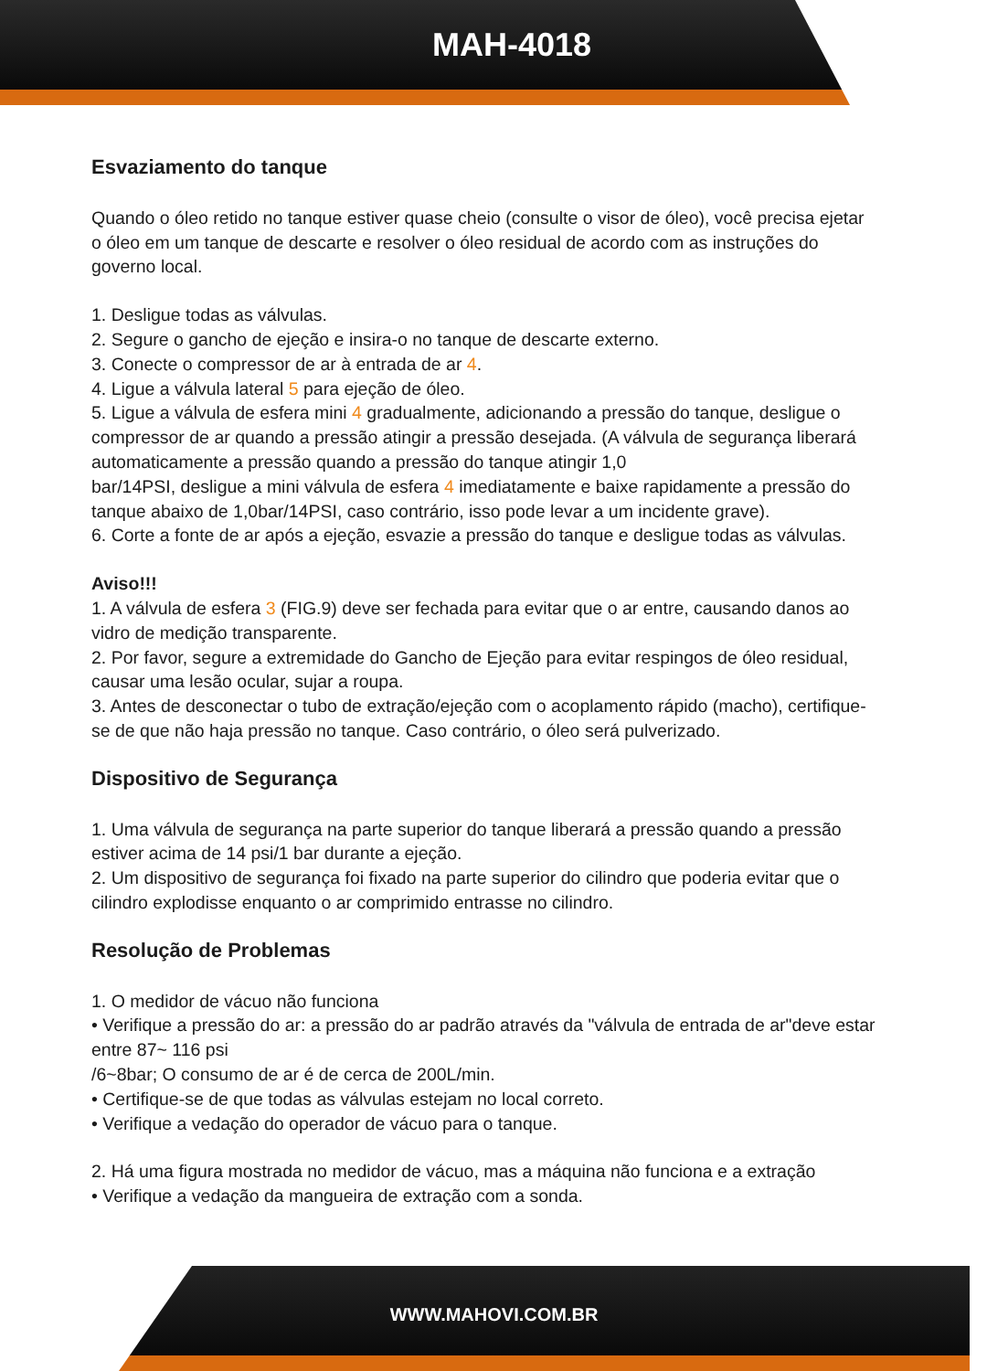MAH-4018
Esvaziamento do tanque
Quando o óleo retido no tanque estiver quase cheio (consulte o visor de óleo), você precisa ejetar o óleo em um tanque de descarte e resolver o óleo residual de acordo com as instruções do governo local.
1. Desligue todas as válvulas.
2. Segure o gancho de ejeção e insira-o no tanque de descarte externo.
3. Conecte o compressor de ar à entrada de ar 4.
4. Ligue a válvula lateral 5 para ejeção de óleo.
5. Ligue a válvula de esfera mini 4 gradualmente, adicionando a pressão do tanque, desligue o compressor de ar quando a pressão atingir a pressão desejada. (A válvula de segurança liberará automaticamente a pressão quando a pressão do tanque atingir 1,0
bar/14PSI, desligue a mini válvula de esfera 4 imediatamente e baixe rapidamente a pressão do tanque abaixo de 1,0bar/14PSI, caso contrário, isso pode levar a um incidente grave).
6. Corte a fonte de ar após a ejeção, esvazie a pressão do tanque e desligue todas as válvulas.
Aviso!!!
1. A válvula de esfera 3 (FIG.9) deve ser fechada para evitar que o ar entre, causando danos ao vidro de medição transparente.
2. Por favor, segure a extremidade do Gancho de Ejeção para evitar respingos de óleo residual, causar uma lesão ocular, sujar a roupa.
3. Antes de desconectar o tubo de extração/ejeção com o acoplamento rápido (macho), certifique-se de que não haja pressão no tanque. Caso contrário, o óleo será pulverizado.
Dispositivo de Segurança
1. Uma válvula de segurança na parte superior do tanque liberará a pressão quando a pressão estiver acima de 14 psi/1 bar durante a ejeção.
2. Um dispositivo de segurança foi fixado na parte superior do cilindro que poderia evitar que o cilindro explodisse enquanto o ar comprimido entrasse no cilindro.
Resolução de Problemas
1. O medidor de vácuo não funciona
• Verifique a pressão do ar: a pressão do ar padrão através da "válvula de entrada de ar"deve estar entre 87~ 116 psi
/6~8bar; O consumo de ar é de cerca de 200L/min.
• Certifique-se de que todas as válvulas estejam no local correto.
• Verifique a vedação do operador de vácuo para o tanque.
2. Há uma figura mostrada no medidor de vácuo, mas a máquina não funciona e a extração
• Verifique a vedação da mangueira de extração com a sonda.
WWW.MAHOVI.COM.BR